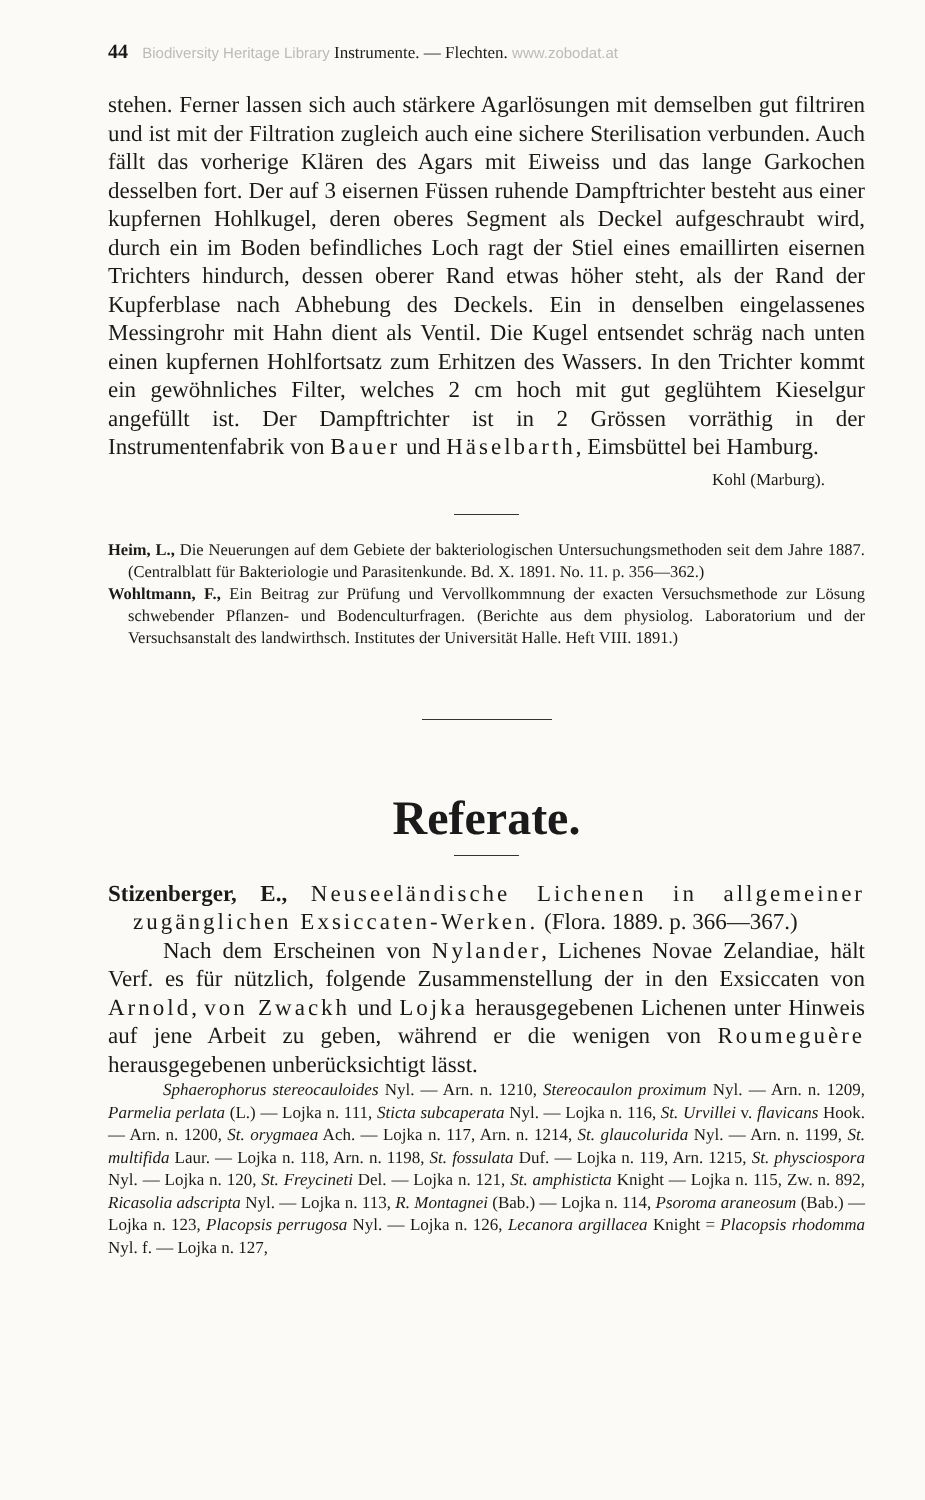44 Biodiversity Heritage Library Instrumente. — Flechten. www.zobodat.at
stehen. Ferner lassen sich auch stärkere Agarlösungen mit demselben gut filtriren und ist mit der Filtration zugleich auch eine sichere Sterilisation verbunden. Auch fällt das vorherige Klären des Agars mit Eiweiss und das lange Garkochen desselben fort. Der auf 3 eisernen Füssen ruhende Dampftrichter besteht aus einer kupfernen Hohlkugel, deren oberes Segment als Deckel aufgeschraubt wird, durch ein im Boden befindliches Loch ragt der Stiel eines emaillirten eisernen Trichters hindurch, dessen oberer Rand etwas höher steht, als der Rand der Kupferblase nach Abhebung des Deckels. Ein in denselben eingelassenes Messingrohr mit Hahn dient als Ventil. Die Kugel entsendet schräg nach unten einen kupfernen Hohlfortsatz zum Erhitzen des Wassers. In den Trichter kommt ein gewöhnliches Filter, welches 2 cm hoch mit gut geglühtem Kieselgur angefüllt ist. Der Dampftrichter ist in 2 Grössen vorräthig in der Instrumentenfabrik von Bauer und Häselbarth, Eimsbüttel bei Hamburg.
Kohl (Marburg).
Heim, L., Die Neuerungen auf dem Gebiete der bakteriologischen Untersuchungsmethoden seit dem Jahre 1887. (Centralblatt für Bakteriologie und Parasitenkunde. Bd. X. 1891. No. 11. p. 356—362.)
Wohltmann, F., Ein Beitrag zur Prüfung und Vervollkommnung der exacten Versuchsmethode zur Lösung schwebender Pflanzen- und Bodenculturfragen. (Berichte aus dem physiolog. Laboratorium und der Versuchsanstalt des landwirthsch. Institutes der Universität Halle. Heft VIII. 1891.)
Referate.
Stizenberger, E., Neuseeländische Lichenen in allgemeiner zugänglichen Exsiccaten-Werken. (Flora. 1889. p. 366—367.)
Nach dem Erscheinen von Nylander, Lichenes Novae Zelandiae, hält Verf. es für nützlich, folgende Zusammenstellung der in den Exsiccaten von Arnold, von Zwackh und Lojka herausgegebenen Lichenen unter Hinweis auf jene Arbeit zu geben, während er die wenigen von Roumeguère herausgegebenen unberücksichtigt lässt.
Sphaerophorus stereocauloides Nyl. — Arn. n. 1210, Stereocaulon proximum Nyl. — Arn. n. 1209, Parmelia perlata (L.) — Lojka n. 111, Sticta subcaperata Nyl. — Lojka n. 116, St. Urvillei v. flavicans Hook. — Arn. n. 1200, St. oryg­maea Ach. — Lojka n. 117, Arn. n. 1214, St. glaucolurida Nyl. — Arn. n. 1199, St. multifida Laur. — Lojka n. 118, Arn. n. 1198, St. fossulata Duf. — Lojka n. 119, Arn. 1215, St. physciospora Nyl. — Lojka n. 120, St. Freycineti Del. — Lojka n. 121, St. amphisticta Knight — Lojka n. 115, Zw. n. 892, Ricasolia adscripta Nyl. — Lojka n. 113, R. Montagnei (Bab.) — Lojka n. 114, Psoroma araneosum (Bab.) — Lojka n. 123, Placopsis perrugosa Nyl. — Lojka n. 126, Lecanora argillacea Knight = Placopsis rhodomma Nyl. f. — Lojka n. 127,